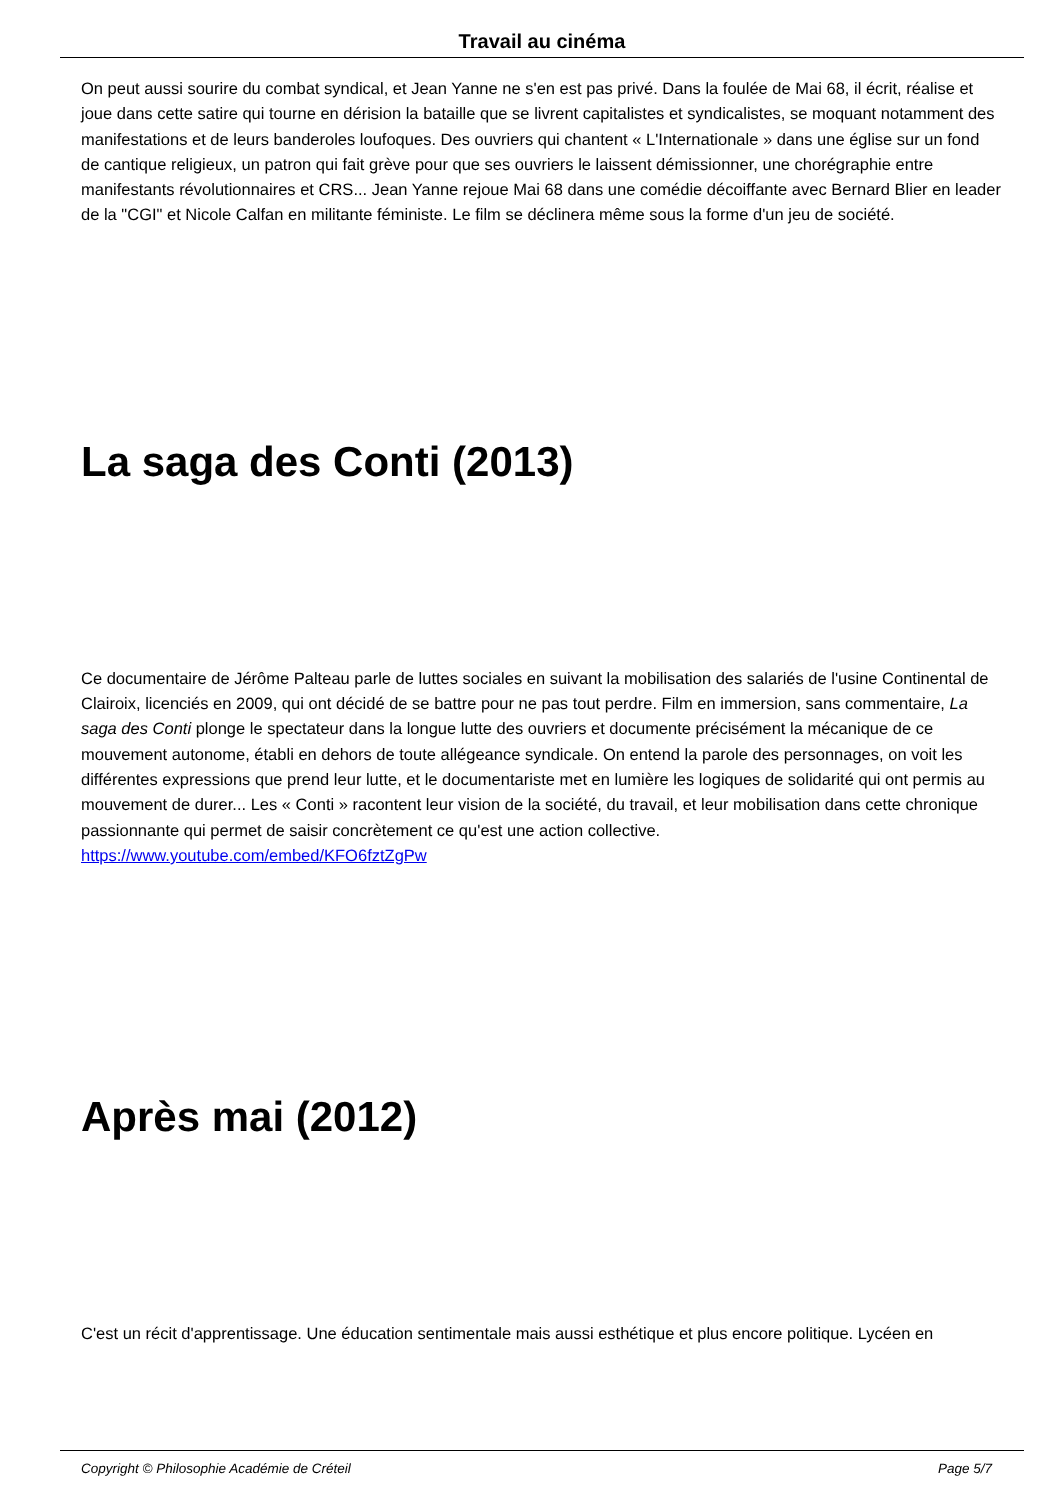Travail au cinéma
On peut aussi sourire du combat syndical, et Jean Yanne ne s'en est pas privé. Dans la foulée de Mai 68, il écrit, réalise et joue dans cette satire qui tourne en dérision la bataille que se livrent capitalistes et syndicalistes, se moquant notamment des manifestations et de leurs banderoles loufoques. Des ouvriers qui chantent « L'Internationale » dans une église sur un fond de cantique religieux, un patron qui fait grève pour que ses ouvriers le laissent démissionner, une chorégraphie entre manifestants révolutionnaires et CRS... Jean Yanne rejoue Mai 68 dans une comédie décoiffante avec Bernard Blier en leader de la "CGI" et Nicole Calfan en militante féministe. Le film se déclinera même sous la forme d'un jeu de société.
La saga des Conti (2013)
Ce documentaire de Jérôme Palteau parle de luttes sociales en suivant la mobilisation des salariés de l'usine Continental de Clairoix, licenciés en 2009, qui ont décidé de se battre pour ne pas tout perdre. Film en immersion, sans commentaire, La saga des Conti plonge le spectateur dans la longue lutte des ouvriers et documente précisément la mécanique de ce mouvement autonome, établi en dehors de toute allégeance syndicale. On entend la parole des personnages, on voit les différentes expressions que prend leur lutte, et le documentariste met en lumière les logiques de solidarité qui ont permis au mouvement de durer... Les « Conti » racontent leur vision de la société, du travail, et leur mobilisation dans cette chronique passionnante qui permet de saisir concrètement ce qu'est une action collective. https://www.youtube.com/embed/KFO6fztZgPw
Après mai (2012)
C'est un récit d'apprentissage. Une éducation sentimentale mais aussi esthétique et plus encore politique. Lycéen en
Copyright © Philosophie Académie de Créteil Page 5/7